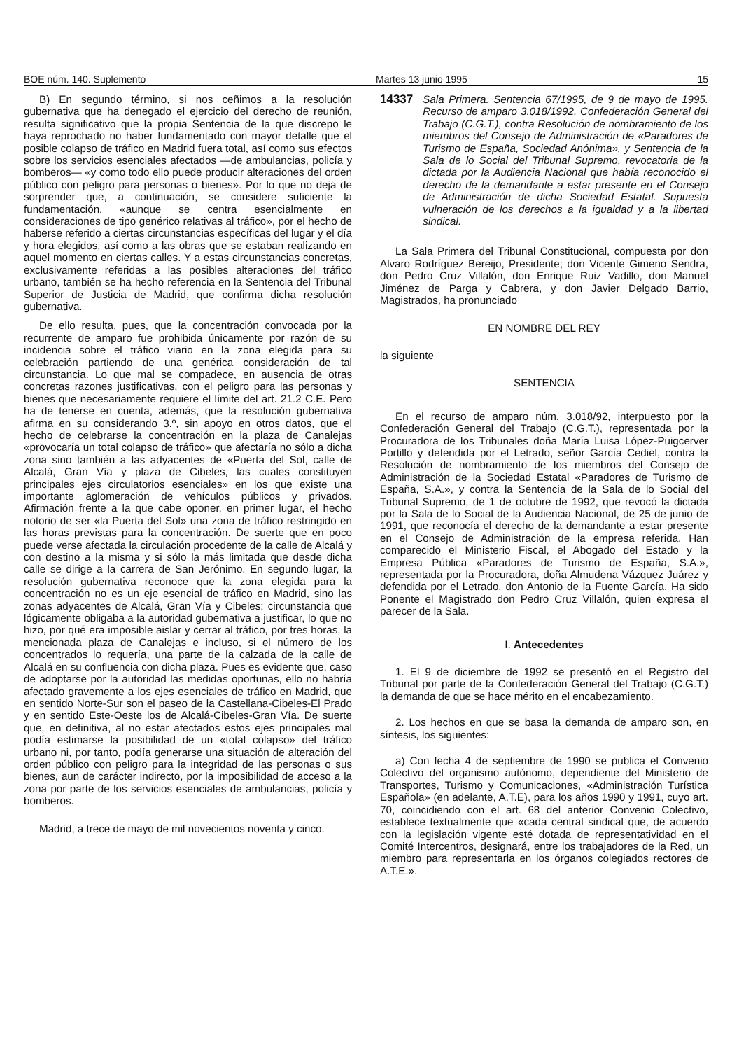BOE núm. 140. Suplemento Martes 13 junio 1995 15
B) En segundo término, si nos ceñimos a la resolución gubernativa que ha denegado el ejercicio del derecho de reunión, resulta significativo que la propia Sentencia de la que discrepo le haya reprochado no haber fundamentado con mayor detalle que el posible colapso de tráfico en Madrid fuera total, así como sus efectos sobre los servicios esenciales afectados —de ambulancias, policía y bomberos— «y como todo ello puede producir alteraciones del orden público con peligro para personas o bienes». Por lo que no deja de sorprender que, a continuación, se considere suficiente la fundamentación, «aunque se centra esencialmente en consideraciones de tipo genérico relativas al tráfico», por el hecho de haberse referido a ciertas circunstancias específicas del lugar y el día y hora elegidos, así como a las obras que se estaban realizando en aquel momento en ciertas calles. Y a estas circunstancias concretas, exclusivamente referidas a las posibles alteraciones del tráfico urbano, también se ha hecho referencia en la Sentencia del Tribunal Superior de Justicia de Madrid, que confirma dicha resolución gubernativa.
De ello resulta, pues, que la concentración convocada por la recurrente de amparo fue prohibida únicamente por razón de su incidencia sobre el tráfico viario en la zona elegida para su celebración partiendo de una genérica consideración de tal circunstancia. Lo que mal se compadece, en ausencia de otras concretas razones justificativas, con el peligro para las personas y bienes que necesariamente requiere el límite del art. 21.2 C.E. Pero ha de tenerse en cuenta, además, que la resolución gubernativa afirma en su considerando 3.º, sin apoyo en otros datos, que el hecho de celebrarse la concentración en la plaza de Canalejas «provocaría un total colapso de tráfico» que afectaría no sólo a dicha zona sino también a las adyacentes de «Puerta del Sol, calle de Alcalá, Gran Vía y plaza de Cibeles, las cuales constituyen principales ejes circulatorios esenciales» en los que existe una importante aglomeración de vehículos públicos y privados. Afirmación frente a la que cabe oponer, en primer lugar, el hecho notorio de ser «la Puerta del Sol» una zona de tráfico restringido en las horas previstas para la concentración. De suerte que en poco puede verse afectada la circulación procedente de la calle de Alcalá y con destino a la misma y si sólo la más limitada que desde dicha calle se dirige a la carrera de San Jerónimo. En segundo lugar, la resolución gubernativa reconoce que la zona elegida para la concentración no es un eje esencial de tráfico en Madrid, sino las zonas adyacentes de Alcalá, Gran Vía y Cibeles; circunstancia que lógicamente obligaba a la autoridad gubernativa a justificar, lo que no hizo, por qué era imposible aislar y cerrar al tráfico, por tres horas, la mencionada plaza de Canalejas e incluso, si el número de los concentrados lo requería, una parte de la calzada de la calle de Alcalá en su confluencia con dicha plaza. Pues es evidente que, caso de adoptarse por la autoridad las medidas oportunas, ello no habría afectado gravemente a los ejes esenciales de tráfico en Madrid, que en sentido Norte-Sur son el paseo de la Castellana-Cibeles-El Prado y en sentido Este-Oeste los de Alcalá-Cibeles-Gran Vía. De suerte que, en definitiva, al no estar afectados estos ejes principales mal podía estimarse la posibilidad de un «total colapso» del tráfico urbano ni, por tanto, podía generarse una situación de alteración del orden público con peligro para la integridad de las personas o sus bienes, aun de carácter indirecto, por la imposibilidad de acceso a la zona por parte de los servicios esenciales de ambulancias, policía y bomberos.
Madrid, a trece de mayo de mil novecientos noventa y cinco.
14337 Sala Primera. Sentencia 67/1995, de 9 de mayo de 1995. Recurso de amparo 3.018/1992. Confederación General del Trabajo (C.G.T.), contra Resolución de nombramiento de los miembros del Consejo de Administración de «Paradores de Turismo de España, Sociedad Anónima», y Sentencia de la Sala de lo Social del Tribunal Supremo, revocatoria de la dictada por la Audiencia Nacional que había reconocido el derecho de la demandante a estar presente en el Consejo de Administración de dicha Sociedad Estatal. Supuesta vulneración de los derechos a la igualdad y a la libertad sindical.
La Sala Primera del Tribunal Constitucional, compuesta por don Alvaro Rodríguez Bereijo, Presidente; don Vicente Gimeno Sendra, don Pedro Cruz Villalón, don Enrique Ruiz Vadillo, don Manuel Jiménez de Parga y Cabrera, y don Javier Delgado Barrio, Magistrados, ha pronunciado
EN NOMBRE DEL REY
la siguiente
SENTENCIA
En el recurso de amparo núm. 3.018/92, interpuesto por la Confederación General del Trabajo (C.G.T.), representada por la Procuradora de los Tribunales doña María Luisa López-Puigcerver Portillo y defendida por el Letrado, señor García Cediel, contra la Resolución de nombramiento de los miembros del Consejo de Administración de la Sociedad Estatal «Paradores de Turismo de España, S.A.», y contra la Sentencia de la Sala de lo Social del Tribunal Supremo, de 1 de octubre de 1992, que revocó la dictada por la Sala de lo Social de la Audiencia Nacional, de 25 de junio de 1991, que reconocía el derecho de la demandante a estar presente en el Consejo de Administración de la empresa referida. Han comparecido el Ministerio Fiscal, el Abogado del Estado y la Empresa Pública «Paradores de Turismo de España, S.A.», representada por la Procuradora, doña Almudena Vázquez Juárez y defendida por el Letrado, don Antonio de la Fuente García. Ha sido Ponente el Magistrado don Pedro Cruz Villalón, quien expresa el parecer de la Sala.
I. Antecedentes
1. El 9 de diciembre de 1992 se presentó en el Registro del Tribunal por parte de la Confederación General del Trabajo (C.G.T.) la demanda de que se hace mérito en el encabezamiento.
2. Los hechos en que se basa la demanda de amparo son, en síntesis, los siguientes:
a) Con fecha 4 de septiembre de 1990 se publica el Convenio Colectivo del organismo autónomo, dependiente del Ministerio de Transportes, Turismo y Comunicaciones, «Administración Turística Española» (en adelante, A.T.E), para los años 1990 y 1991, cuyo art. 70, coincidiendo con el art. 68 del anterior Convenio Colectivo, establece textualmente que «cada central sindical que, de acuerdo con la legislación vigente esté dotada de representatividad en el Comité Intercentros, designará, entre los trabajadores de la Red, un miembro para representarla en los órganos colegiados rectores de A.T.E.».